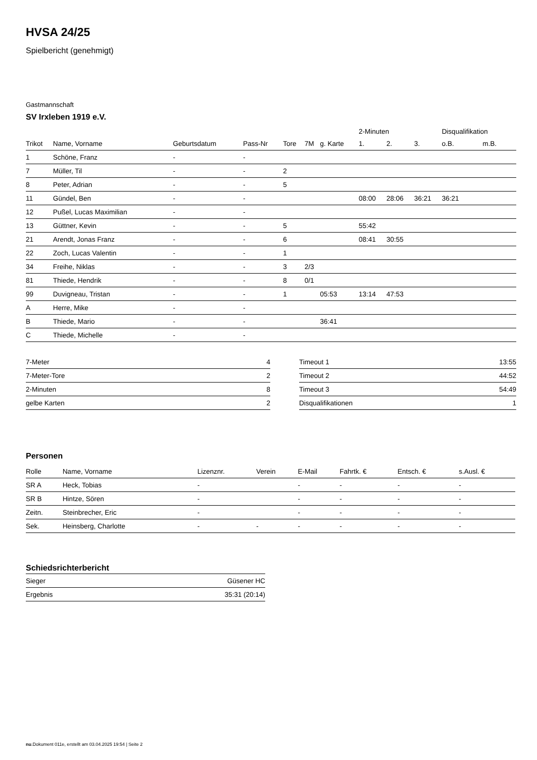HVSA 24/25
Spielbericht (genehmigt)
Gastmannschaft
SV Irxleben 1919 e.V.
| | | | | | | | 2-Minuten | | | Disqualifikation | |
| --- | --- | --- | --- | --- | --- | --- | --- | --- | --- | --- | --- |
| Trikot | Name, Vorname | Geburtsdatum | Pass-Nr | Tore | 7M | g. Karte | 1. | 2. | 3. | o.B. | m.B. |
| 1 | Schöne, Franz | - | - | | | | | | | | |
| 7 | Müller, Til | - | - | 2 | | | | | | | |
| 8 | Peter, Adrian | - | - | 5 | | | | | | | |
| 11 | Gündel, Ben | - | - | | | | 08:00 | 28:06 | 36:21 | 36:21 | |
| 12 | Pußel, Lucas Maximilian | - | - | | | | | | | | |
| 13 | Güttner, Kevin | - | - | 5 | | | 55:42 | | | | |
| 21 | Arendt, Jonas Franz | - | - | 6 | | | 08:41 | 30:55 | | | |
| 22 | Zoch, Lucas Valentin | - | - | 1 | | | | | | | |
| 34 | Freihe, Niklas | - | - | 3 | 2/3 | | | | | | |
| 81 | Thiede, Hendrik | - | - | 8 | 0/1 | | | | | | |
| 99 | Duvigneau, Tristan | - | - | 1 | | 05:53 | 13:14 | 47:53 | | | |
| A | Herre, Mike | - | - | | | | | | | | |
| B | Thiede, Mario | - | - | | | 36:41 | | | | | |
| C | Thiede, Michelle | - | - | | | | | | | | |
| 7-Meter | 4 |
| 7-Meter-Tore | 2 |
| 2-Minuten | 8 |
| gelbe Karten | 2 |
| Timeout 1 | 13:55 |
| Timeout 2 | 44:52 |
| Timeout 3 | 54:49 |
| Disqualifikationen | 1 |
Personen
| Rolle | Name, Vorname | Lizenznr. | Verein | E-Mail | Fahrtk. € | Entsch. € | s.Ausl. € |
| --- | --- | --- | --- | --- | --- | --- | --- |
| SR A | Heck, Tobias | - | | - | - | - | - |
| SR B | Hintze, Sören | - | | - | - | - | - |
| Zeitn. | Steinbrecher, Eric | - | | - | - | - | - |
| Sek. | Heinsberg, Charlotte | - | - | - | - | - | - |
Schiedsrichterbericht
| Sieger | Güsener HC |
| Ergebnis | 35:31 (20:14) |
nu.Dokument 011e, erstellt am 03.04.2025 19:54 | Seite 2